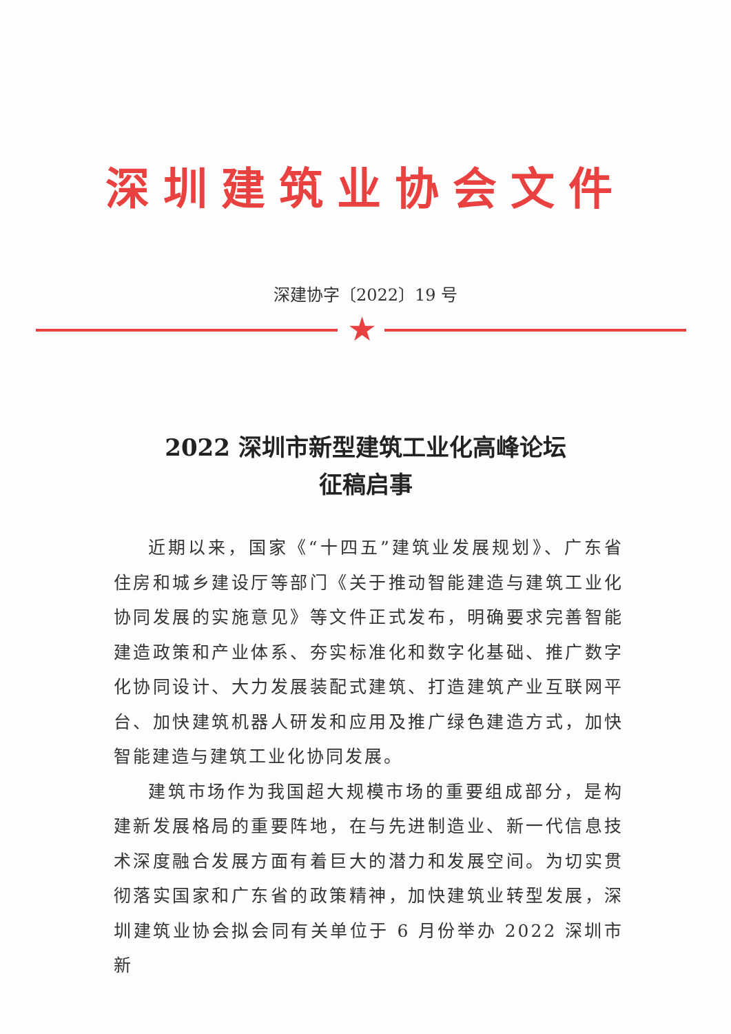深圳建筑业协会文件
深建协字〔2022〕19 号
★
2022 深圳市新型建筑工业化高峰论坛
征稿启事
近期以来，国家《“十四五”建筑业发展规划》、广东省住房和城乡建设厅等部门《关于推动智能建造与建筑工业化协同发展的实施意见》等文件正式发布，明确要求完善智能建造政策和产业体系、夯实标准化和数字化基础、推广数字化协同设计、大力发展装配式建筑、打造建筑产业互联网平台、加快建筑机器人研发和应用及推广绿色建造方式，加快智能建造与建筑工业化协同发展。
建筑市场作为我国超大规模市场的重要组成部分，是构建新发展格局的重要阵地，在与先进制造业、新一代信息技术深度融合发展方面有着巨大的潜力和发展空间。为切实贯彻落实国家和广东省的政策精神，加快建筑业转型发展，深圳建筑业协会拟会同有关单位于 6 月份举办 2022 深圳市新